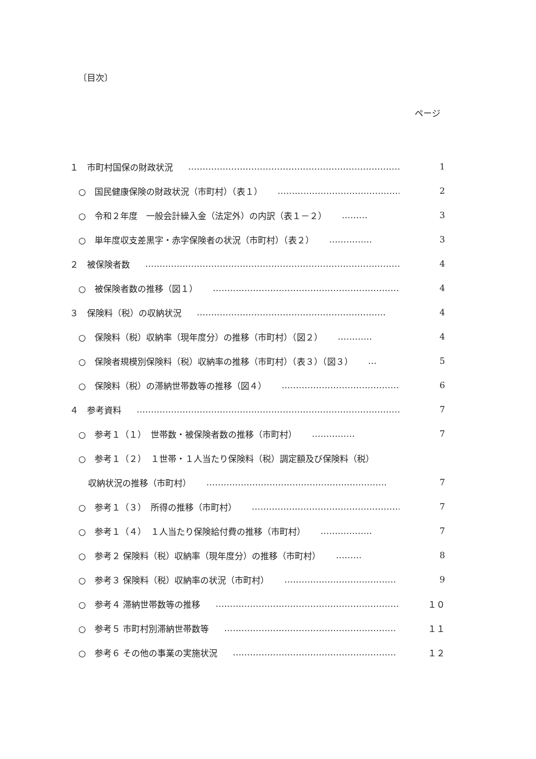〔目次〕
ページ
１　市町村国保の財政状況 ………………………………………………………………… 1
○　国民健康保険の財政状況（市町村）（表１） ………………………………………… 2
○　令和２年度　一般会計繰入金（法定外）の内訳（表１－２） ……… 3
○　単年度収支差黒字・赤字保険者の状況（市町村）（表２） …………… 3
２　被保険者数 ……………………………………………………………………………… 4
○　被保険者数の推移（図１） ………………………………………………………… 4
３　保険料（税）の収納状況 ………………………………………………………… 4
○　保険料（税）収納率（現年度分）の推移（市町村）（図２） ………… 4
○　保険者規模別保険料（税）収納率の推移（市町村）（表３）（図３） … 5
○　保険料（税）の滞納世帯数等の推移（図４） …………………………………… 6
４　参考資料 …………………………………………………………………………………… 7
○　参考１（１）　世帯数・被保険者数の推移（市町村） …………… 7
○　参考１（２）　１世帯・１人当たり保険料（税）調定額及び保険料（税）
収納状況の推移（市町村） ……………………………………………………… 7
○　参考１（３）　所得の推移（市町村） ………………………………………………… 7
○　参考１（４）　１人当たり保険給付費の推移（市町村） ……………… 7
○　参考２ 保険料（税）収納率（現年度分）の推移（市町村） ……… 8
○　参考３ 保険料（税）収納率の状況（市町村） ………………………………… 9
○　参考４ 滞納世帯数等の推移 ………………………………………………………… １０
○　参考５ 市町村別滞納世帯数等 …………………………………………………… １１
○　参考６ その他の事業の実施状況 ………………………………………………… １２